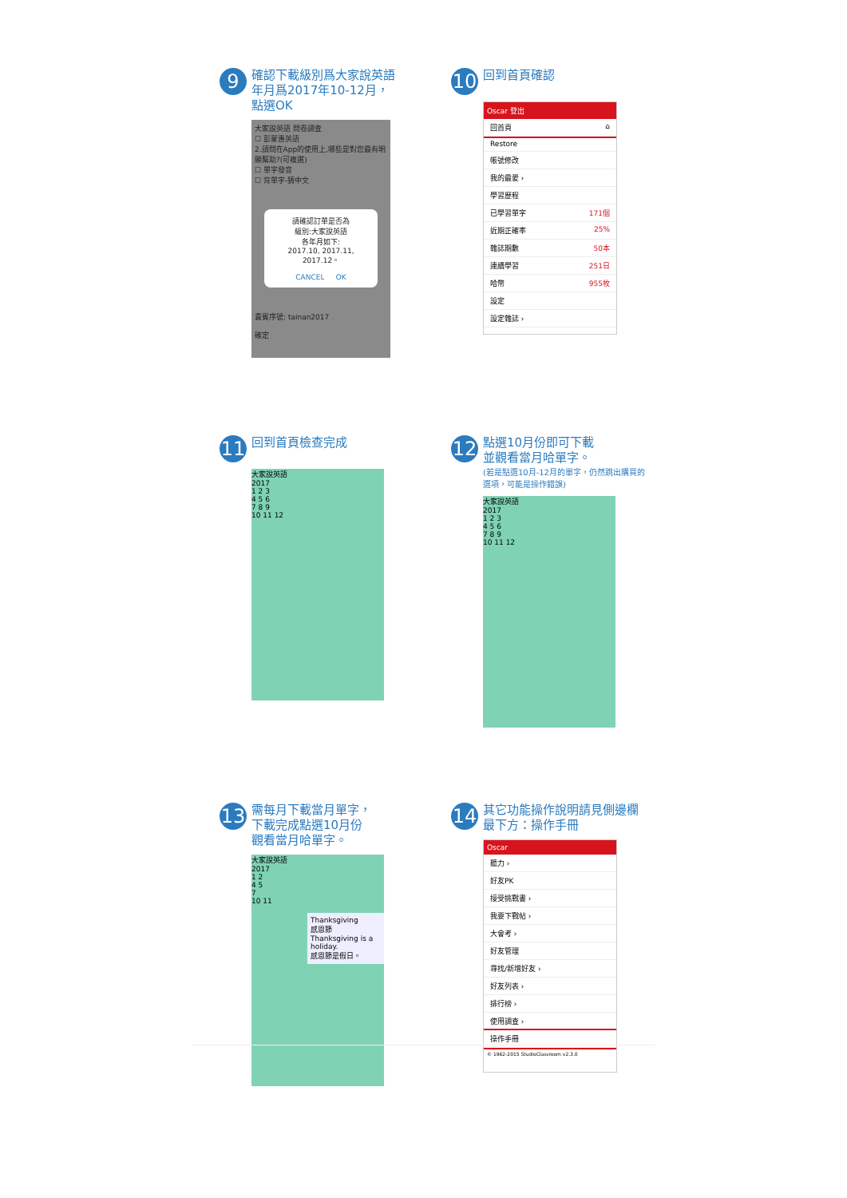9 確認下載級別爲大家說英語
年月爲2017年10-12月，
點選OK
大家說英語 問卷調查
☐ 彭蒙惠英語
2.請問在App的使用上,哪些是對您最有明顯幫助?(可複選)
☐ 單字發音
☐ 背單字-猜中文
請確認訂單是否為
級別:大家說英語
各年月如下:
2017.10, 2017.11, 2017.12。
CANCEL OK
貴賓序號: tainan2017
確定
10 回到首頁確認
Oscar 登出
回首頁 ⌂
Restore
帳號修改
我的最愛 ›
學習歷程
已學習單字 171個
近期正確率 25%
雜誌期數 50本
連續學習 251日
哈幣 955枚
設定
設定雜誌 ›
11 回到首頁檢查完成
大家說英語
2017
1 2 3
4 5 6
7 8 9
10 11 12
12 點選10月份即可下載
並觀看當月哈單字。
(若是點選10月-12月的單字，仍然跳出購買的選項，可能是操作錯誤)
大家說英語
2017
1 2 3
4 5 6
7 8 9
10 11 12
13 需每月下載當月單字，
下載完成點選10月份
觀看當月哈單字。
大家說英語
2017
1 2
4 5
7
10 11
Thanksgiving
感恩節
Thanksgiving is a holiday.
感恩節是假日。
14 其它功能操作說明請見側邊欄
最下方：操作手冊
Oscar
聽力 ›
好友PK
接受挑戰書 ›
我要下戰帖 ›
大會考 ›
好友管理
尋找/新增好友 ›
好友列表 ›
排行榜 ›
使用調查 ›
操作手冊
© 1962-2015 StudioClassroom v2.3.0